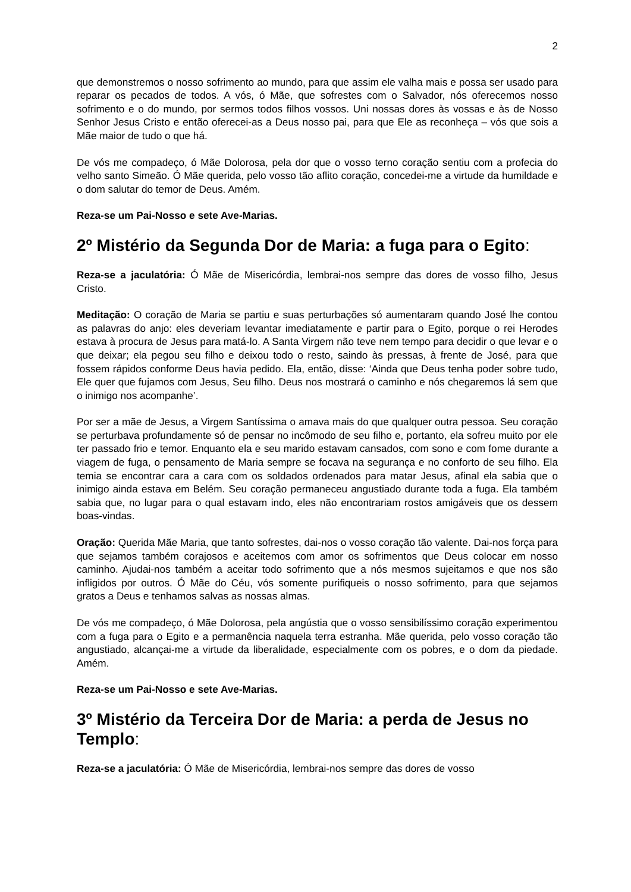2
que demonstremos o nosso sofrimento ao mundo, para que assim ele valha mais e possa ser usado para reparar os pecados de todos. A vós, ó Mãe, que sofrestes com o Salvador, nós oferecemos nosso sofrimento e o do mundo, por sermos todos filhos vossos. Uni nossas dores às vossas e às de Nosso Senhor Jesus Cristo e então oferecei-as a Deus nosso pai, para que Ele as reconheça – vós que sois a Mãe maior de tudo o que há.
De vós me compadeço, ó Mãe Dolorosa, pela dor que o vosso terno coração sentiu com a profecia do velho santo Simeão. Ó Mãe querida, pelo vosso tão aflito coração, concedei-me a virtude da humildade e o dom salutar do temor de Deus. Amém.
Reza-se um Pai-Nosso e sete Ave-Marias.
2º Mistério da Segunda Dor de Maria: a fuga para o Egito:
Reza-se a jaculatória: Ó Mãe de Misericórdia, lembrai-nos sempre das dores de vosso filho, Jesus Cristo.
Meditação: O coração de Maria se partiu e suas perturbações só aumentaram quando José lhe contou as palavras do anjo: eles deveriam levantar imediatamente e partir para o Egito, porque o rei Herodes estava à procura de Jesus para matá-lo. A Santa Virgem não teve nem tempo para decidir o que levar e o que deixar; ela pegou seu filho e deixou todo o resto, saindo às pressas, à frente de José, para que fossem rápidos conforme Deus havia pedido. Ela, então, disse: ‘Ainda que Deus tenha poder sobre tudo, Ele quer que fujamos com Jesus, Seu filho. Deus nos mostrará o caminho e nós chegaremos lá sem que o inimigo nos acompanhe’.
Por ser a mãe de Jesus, a Virgem Santíssima o amava mais do que qualquer outra pessoa. Seu coração se perturbava profundamente só de pensar no incômodo de seu filho e, portanto, ela sofreu muito por ele ter passado frio e temor. Enquanto ela e seu marido estavam cansados, com sono e com fome durante a viagem de fuga, o pensamento de Maria sempre se focava na segurança e no conforto de seu filho. Ela temia se encontrar cara a cara com os soldados ordenados para matar Jesus, afinal ela sabia que o inimigo ainda estava em Belém. Seu coração permaneceu angustiado durante toda a fuga. Ela também sabia que, no lugar para o qual estavam indo, eles não encontrariam rostos amigáveis que os dessem boas-vindas.
Oração: Querida Mãe Maria, que tanto sofrestes, dai-nos o vosso coração tão valente. Dai-nos força para que sejamos também corajosos e aceitemos com amor os sofrimentos que Deus colocar em nosso caminho. Ajudai-nos também a aceitar todo sofrimento que a nós mesmos sujeitamos e que nos são infligidos por outros. Ó Mãe do Céu, vós somente purifiqueis o nosso sofrimento, para que sejamos gratos a Deus e tenhamos salvas as nossas almas.
De vós me compadeço, ó Mãe Dolorosa, pela angústia que o vosso sensibilíssimo coração experimentou com a fuga para o Egito e a permanência naquela terra estranha. Mãe querida, pelo vosso coração tão angustiado, alcançai-me a virtude da liberalidade, especialmente com os pobres, e o dom da piedade. Amém.
Reza-se um Pai-Nosso e sete Ave-Marias.
3º Mistério da Terceira Dor de Maria: a perda de Jesus no Templo:
Reza-se a jaculatória: Ó Mãe de Misericórdia, lembrai-nos sempre das dores de vosso